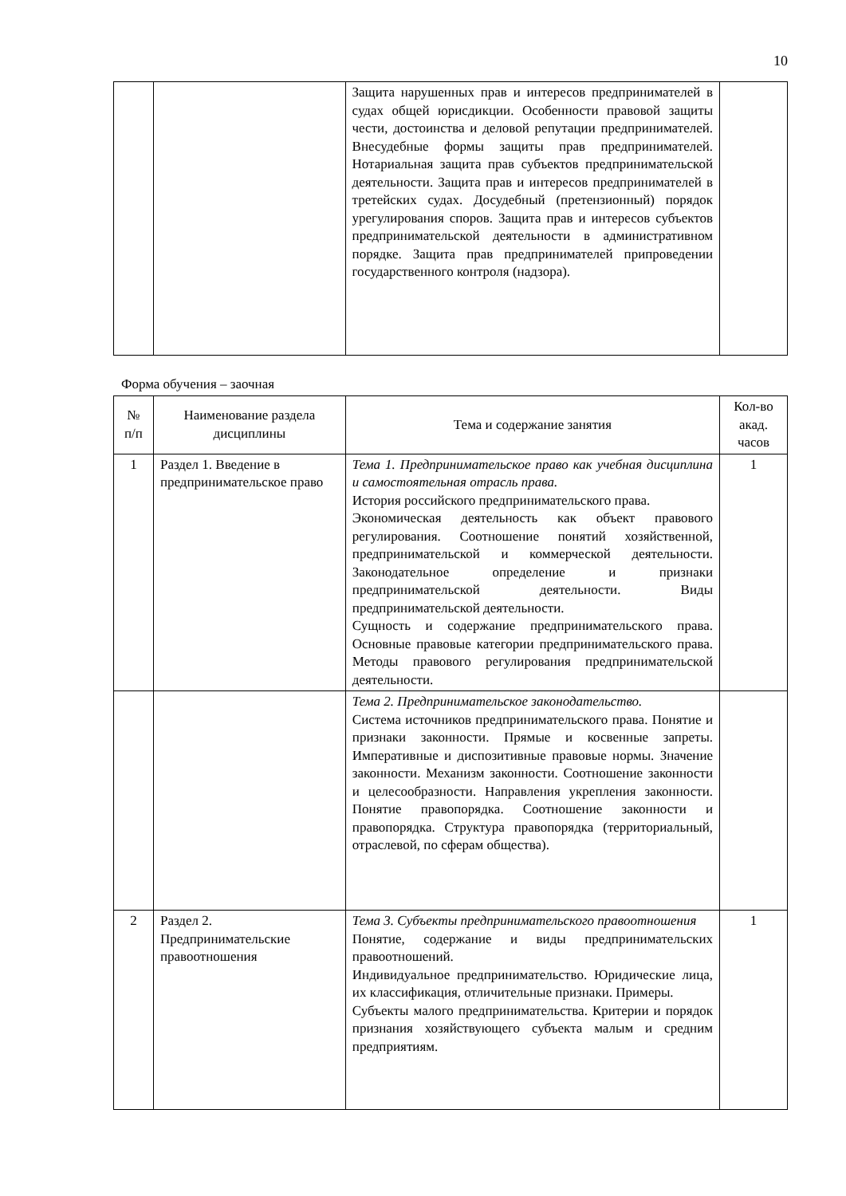10
| | | Защита нарушенных прав и интересов предпринимателей в судах общей юрисдикции. Особенности правовой защиты чести, достоинства и деловой репутации предпринимателей. Внесудебные формы защиты прав предпринимателей. Нотариальная защита прав субъектов предпринимательской деятельности. Защита прав и интересов предпринимателей в третейских судах. Досудебный (претензионный) порядок урегулирования споров. Защита прав и интересов субъектов предпринимательской деятельности в административном порядке. Защита прав предпринимателей припроведении государственного контроля (надзора). | |
Форма обучения – заочная
| № п/п | Наименование раздела дисциплины | Тема и содержание занятия | Кол-во акад. часов |
| 1 | Раздел 1. Введение в предпринимательское право | Тема 1. Предпринимательское право как учебная дисциплина и самостоятельная отрасль права. История российского предпринимательского права. Экономическая деятельность как объект правового регулирования. Соотношение понятий хозяйственной, предпринимательской и коммерческой деятельности. Законодательное определение и признаки предпринимательской деятельности. Виды предпринимательской деятельности. Сущность и содержание предпринимательского права. Основные правовые категории предпринимательского права. Методы правового регулирования предпринимательской деятельности. | 1 |
| | | Тема 2. Предпринимательское законодательство. Система источников предпринимательского права. Понятие и признаки законности. Прямые и косвенные запреты. Императивные и диспозитивные правовые нормы. Значение законности. Механизм законности. Соотношение законности и целесообразности. Направления укрепления законности. Понятие правопорядка. Соотношение законности и правопорядка. Структура правопорядка (территориальный, отраслевой, по сферам общества). | |
| 2 | Раздел 2. Предпринимательские правоотношения | Тема 3. Субъекты предпринимательского правоотношения Понятие, содержание и виды предпринимательских правоотношений. Индивидуальное предпринимательство. Юридические лица, их классификация, отличительные признаки. Примеры. Субъекты малого предпринимательства. Критерии и порядок признания хозяйствующего субъекта малым и средним предприятиям. | 1 |